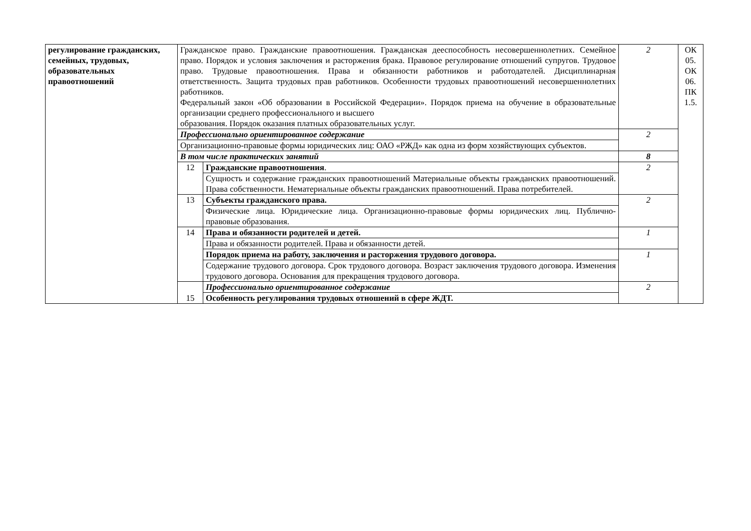| регулирование гражданских, семейных, трудовых, образовательных правоотношений | Гражданское право. Гражданские правоотношения. Гражданская дееспособность несовершеннолетних. Семейное право. Порядок и условия заключения и расторжения брака. Правовое регулирование отношений супругов. Трудовое право. Трудовые правоотношения. Права и обязанности работников и работодателей. Дисциплинарная ответственность. Защита трудовых прав работников. Особенности трудовых правоотношений несовершеннолетних работников. Федеральный закон «Об образовании в Российской Федерации». Порядок приема на обучение в образовательные организации среднего профессионального и высшего образования. Порядок оказания платных образовательных услуг. | | 2 | ОК 05. ОК 06. ПК 1.5. |
| | Профессионально ориентированное содержание | | 2 | |
| | Организационно-правовые формы юридических лиц: ОАО «РЖД» как одна из форм хозяйствующих субъектов. | | | |
| | В том числе практических занятий | | 8 | |
| | 12 | Гражданские правоотношения . | 2 | |
| | | Сущность и содержание гражданских правоотношений Материальные объекты гражданских правоотношений. Права собственности. Нематериальные объекты гражданских правоотношений. Права потребителей. | | |
| | 13 | Субъекты гражданского права. | 2 | |
| | | Физические лица. Юридические лица. Организационно-правовые формы юридических лиц. Публично-правовые образования. | | |
| | 14 | Права и обязанности родителей и детей. | 1 | |
| | | Права и обязанности родителей. Права и обязанности детей. | | |
| | | Порядок приема на работу, заключения и расторжения трудового договора. | 1 | |
| | | Содержание трудового договора. Срок трудового договора. Возраст заключения трудового договора. Изменения трудового договора. Основания для прекращения трудового договора. | | |
| | 15 | Профессионально ориентированное содержание | 2 | |
| | | Особенность регулирования трудовых отношений в сфере ЖДТ. | | |